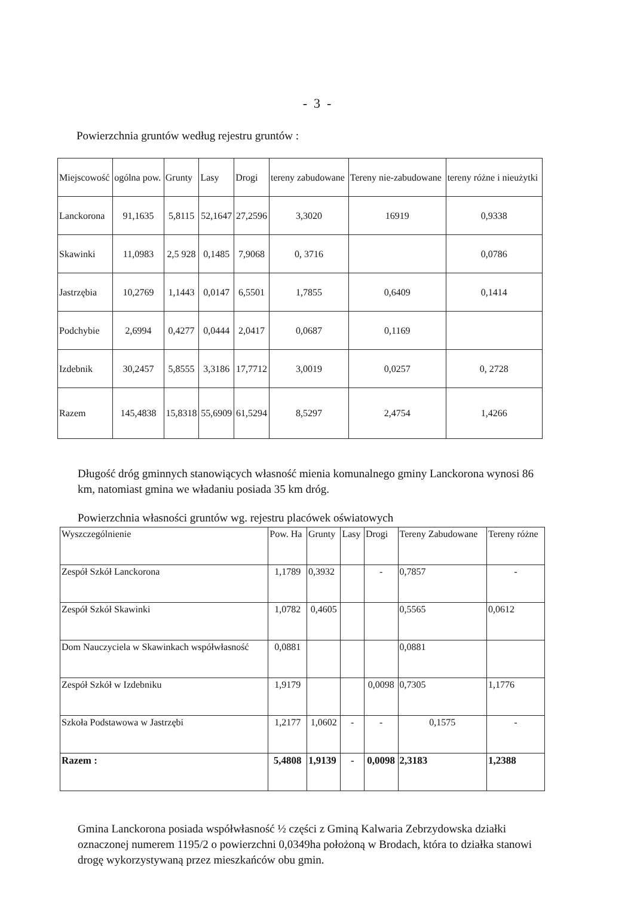- 3 -
Powierzchnia gruntów według rejestru gruntów :
| Miejscowość | ogólna pow. | Grunty | Lasy | Drogi | tereny zabudowane | Tereny nie-zabudowane | tereny różne i nieużytki |
| --- | --- | --- | --- | --- | --- | --- | --- |
| Lanckorona | 91,1635 | 5,8115 | 52,1647 | 27,2596 | 3,3020 | 16919 | 0,9338 |
| Skawinki | 11,0983 | 2,5 928 | 0,1485 | 7,9068 | 0, 3716 | | 0,0786 |
| Jastrzębia | 10,2769 | 1,1443 | 0,0147 | 6,5501 | 1,7855 | 0,6409 | 0,1414 |
| Podchybie | 2,6994 | 0,4277 | 0,0444 | 2,0417 | 0,0687 | 0,1169 | |
| Izdebnik | 30,2457 | 5,8555 | 3,3186 | 17,7712 | 3,0019 | 0,0257 | 0, 2728 |
| Razem | 145,4838 | 15,8318 | 55,6909 | 61,5294 | 8,5297 | 2,4754 | 1,4266 |
Długość dróg gminnych stanowiących własność mienia komunalnego gminy Lanckorona wynosi 86 km, natomiast gmina we władaniu posiada 35 km dróg.
Powierzchnia własności gruntów wg. rejestru placówek oświatowych
| Wyszczególnienie | Pow. Ha | Grunty | Lasy | Drogi | Tereny Zabudowane | Tereny różne |
| --- | --- | --- | --- | --- | --- | --- |
| Zespół Szkół Lanckorona | 1,1789 | 0,3932 | | - | 0,7857 | - |
| Zespół Szkół Skawinki | 1,0782 | 0,4605 | | | 0,5565 | 0,0612 |
| Dom Nauczyciela w Skawinkach współwłasność | 0,0881 | | | | 0,0881 | |
| Zespół Szkół w Izdebniku | 1,9179 | | | 0,0098 | 0,7305 | 1,1776 |
| Szkoła Podstawowa w Jastrzębi | 1,2177 | 1,0602 | - | - | 0,1575 | - |
| Razem : | 5,4808 | 1,9139 | - | 0,0098 | 2,3183 | 1,2388 |
Gmina Lanckorona posiada współwłasność ½ części z Gminą Kalwaria Zebrzydowska działki oznaczonej numerem 1195/2 o powierzchni 0,0349ha położoną w Brodach, która to działka stanowi drogę wykorzystywaną przez mieszkańców obu gmin.